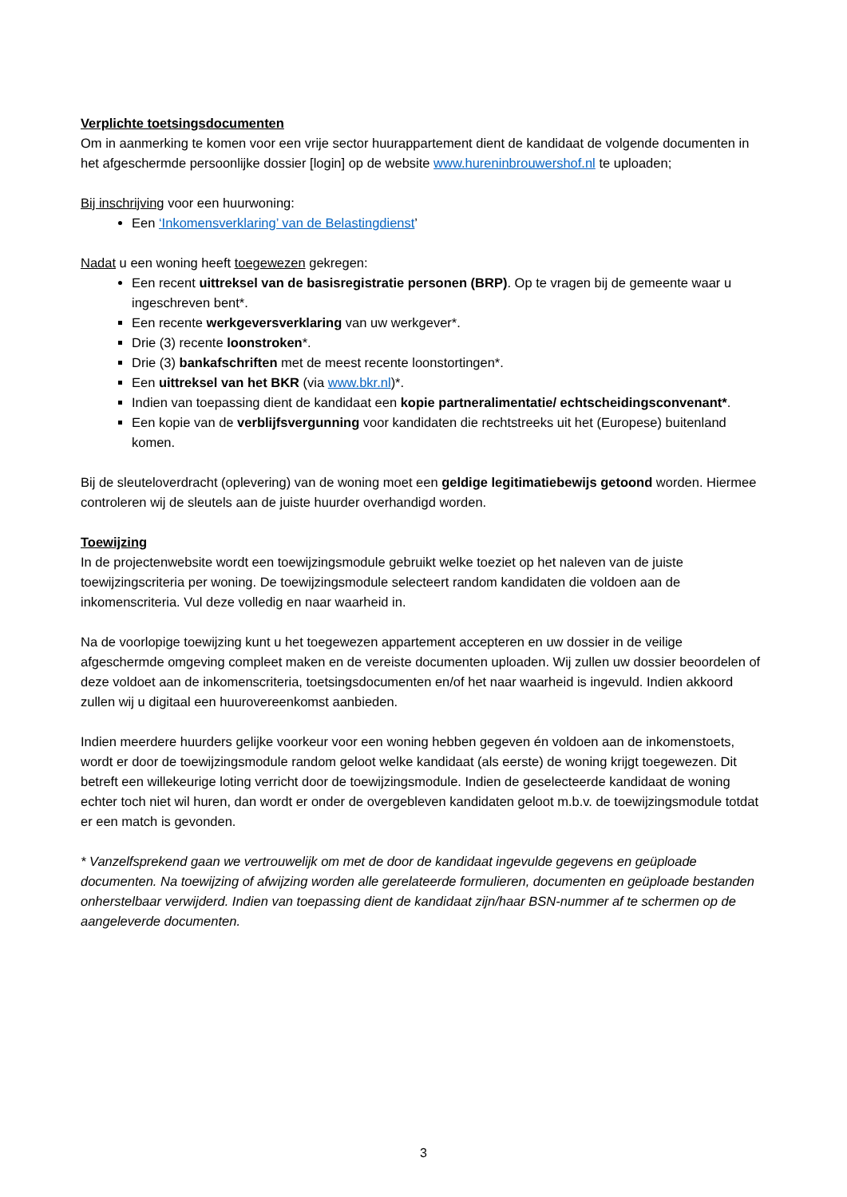Verplichte toetsingsdocumenten
Om in aanmerking te komen voor een vrije sector huurappartement dient de kandidaat de volgende documenten in het afgeschermde persoonlijke dossier [login] op de website www.hureninbrouwershof.nl te uploaden;
Bij inschrijving voor een huurwoning:
Een ‘Inkomensverklaring’ van de Belastingdienst’
Nadat u een woning heeft toegewezen gekregen:
Een recent uittreksel van de basisregistratie personen (BRP). Op te vragen bij de gemeente waar u ingeschreven bent*.
Een recente werkgeversverklaring van uw werkgever*.
Drie (3) recente loonstroken*.
Drie (3) bankafschriften met de meest recente loonstortingen*.
Een uittreksel van het BKR (via www.bkr.nl)*.
Indien van toepassing dient de kandidaat een kopie partneralimentatie/ echtscheidingsconvenant*.
Een kopie van de verblijfsvergunning voor kandidaten die rechtstreeks uit het (Europese) buitenland komen.
Bij de sleuteloverdracht (oplevering) van de woning moet een geldige legitimatiebewijs getoond worden. Hiermee controleren wij de sleutels aan de juiste huurder overhandigd worden.
Toewijzing
In de projectenwebsite wordt een toewijzingsmodule gebruikt welke toeziet op het naleven van de juiste toewijzingscriteria per woning. De toewijzingsmodule selecteert random kandidaten die voldoen aan de inkomenscriteria. Vul deze volledig en naar waarheid in.
Na de voorlopige toewijzing kunt u het toegewezen appartement accepteren en uw dossier in de veilige afgeschermde omgeving compleet maken en de vereiste documenten uploaden. Wij zullen uw dossier beoordelen of deze voldoet aan de inkomenscriteria, toetsingsdocumenten en/of het naar waarheid is ingevuld. Indien akkoord zullen wij u digitaal een huurovereenkomst aanbieden.
Indien meerdere huurders gelijke voorkeur voor een woning hebben gegeven én voldoen aan de inkomenstoets, wordt er door de toewijzingsmodule random geloot welke kandidaat (als eerste) de woning krijgt toegewezen. Dit betreft een willekeurige loting verricht door de toewijzingsmodule. Indien de geselecteerde kandidaat de woning echter toch niet wil huren, dan wordt er onder de overgebleven kandidaten geloot m.b.v. de toewijzingsmodule totdat er een match is gevonden.
* Vanzelfsprekend gaan we vertrouwelijk om met de door de kandidaat ingevulde gegevens en geüploade documenten. Na toewijzing of afwijzing worden alle gerelateerde formulieren, documenten en geüploade bestanden onherstelbaar verwijderd. Indien van toepassing dient de kandidaat zijn/haar BSN-nummer af te schermen op de aangeleverde documenten.
3